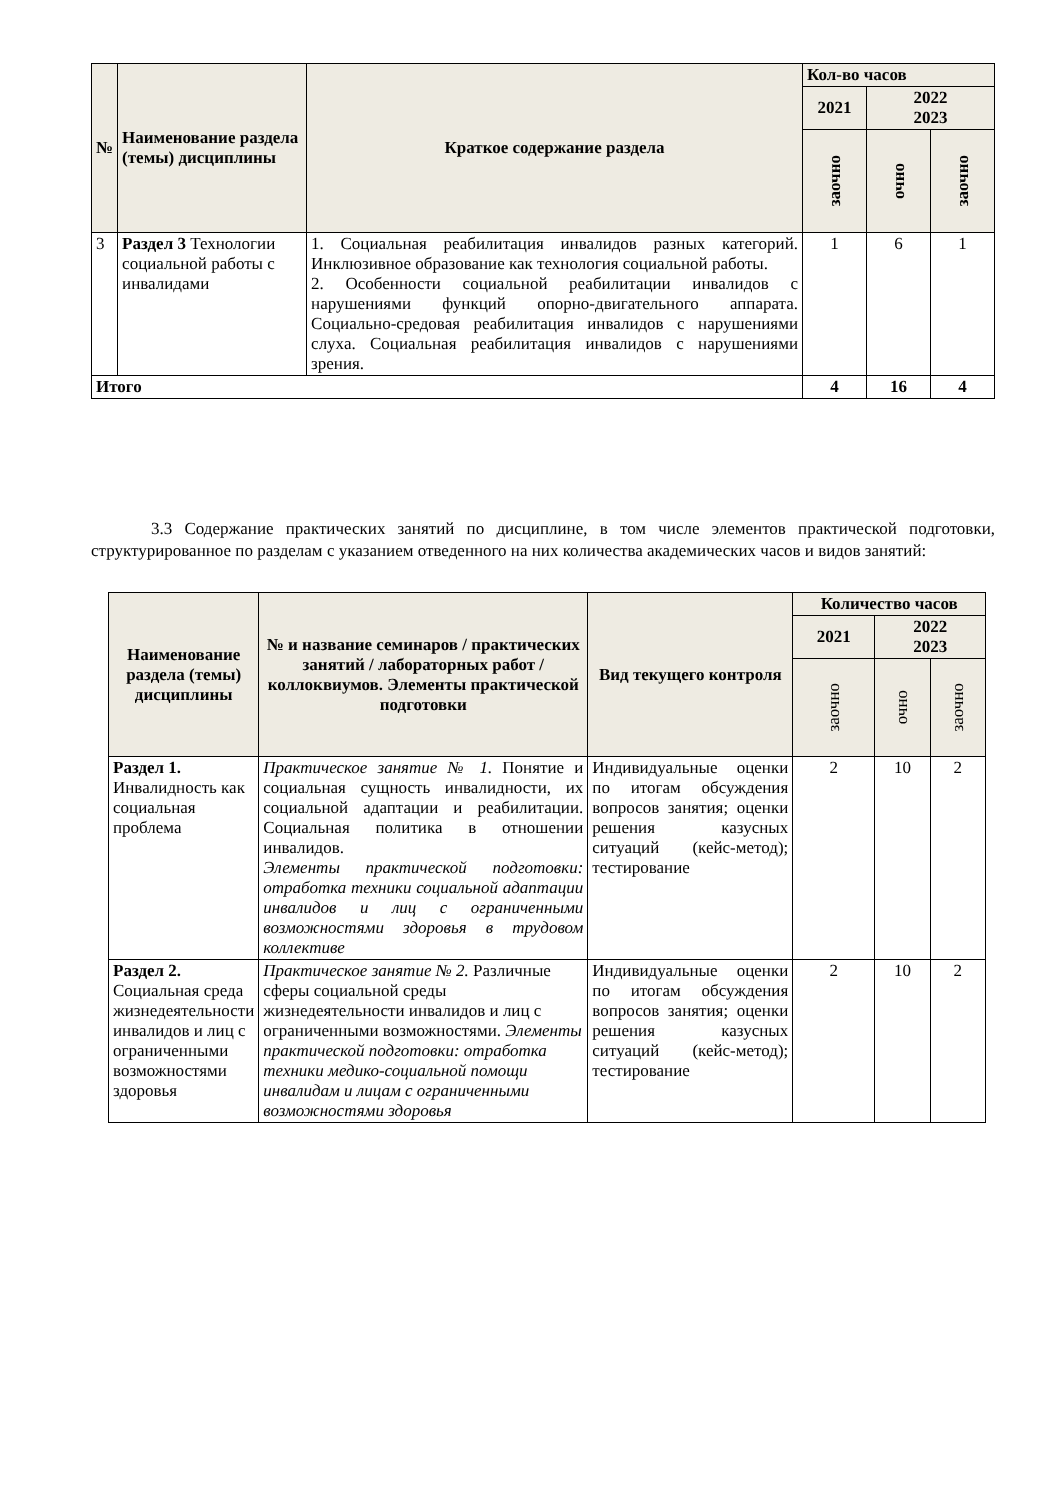| № | Наименование раздела (темы) дисциплины | Краткое содержание раздела | Кол-во часов | | |
| --- | --- | --- | --- | --- | --- |
| | | | 2021 | 2022 2023 | |
| | | | заочно | очно | заочно |
| 3 | Раздел 3 Технологии социальной работы с инвалидами | 1. Социальная реабилитация инвалидов разных категорий. Инклюзивное образование как технология социальной работы. 2. Особенности социальной реабилитации инвалидов с нарушениями функций опорно-двигательного аппарата. Социально-средовая реабилитация инвалидов с нарушениями слуха. Социальная реабилитация инвалидов с нарушениями зрения. | 1 | 6 | 1 |
| Итого | | | 4 | 16 | 4 |
3.3 Содержание практических занятий по дисциплине, в том числе элементов практической подготовки, структурированное по разделам с указанием отведенного на них количества академических часов и видов занятий:
| Наименование раздела (темы) дисциплины | № и название семинаров / практических занятий / лабораторных работ / коллоквиумов. Элементы практической подготовки | Вид текущего контроля | Количество часов | | |
| --- | --- | --- | --- | --- | --- |
| | | | 2021 | 2022 2023 | |
| | | | заочно | очно | заочно |
| Раздел 1. Инвалидность как социальная проблема | Практическое занятие № 1. Понятие и социальная сущность инвалидности, их социальной адаптации и реабилитации. Социальная политика в отношении инвалидов. Элементы практической подготовки: отработка техники социальной адаптации инвалидов и лиц с ограниченными возможностями здоровья в трудовом коллективе | Индивидуальные оценки по итогам обсуждения вопросов занятия; оценки решения казусных ситуаций (кейс-метод); тестирование | 2 | 10 | 2 |
| Раздел 2. Социальная среда жизнедеятельности инвалидов и лиц с ограниченными возможностями здоровья | Практическое занятие № 2. Различные сферы социальной среды жизнедеятельности инвалидов и лиц с ограниченными возможностями. Элементы практической подготовки: отработка техники медико-социальной помощи инвалидам и лицам с ограниченными возможностями здоровья | Индивидуальные оценки по итогам обсуждения вопросов занятия; оценки решения казусных ситуаций (кейс-метод); тестирование | 2 | 10 | 2 |